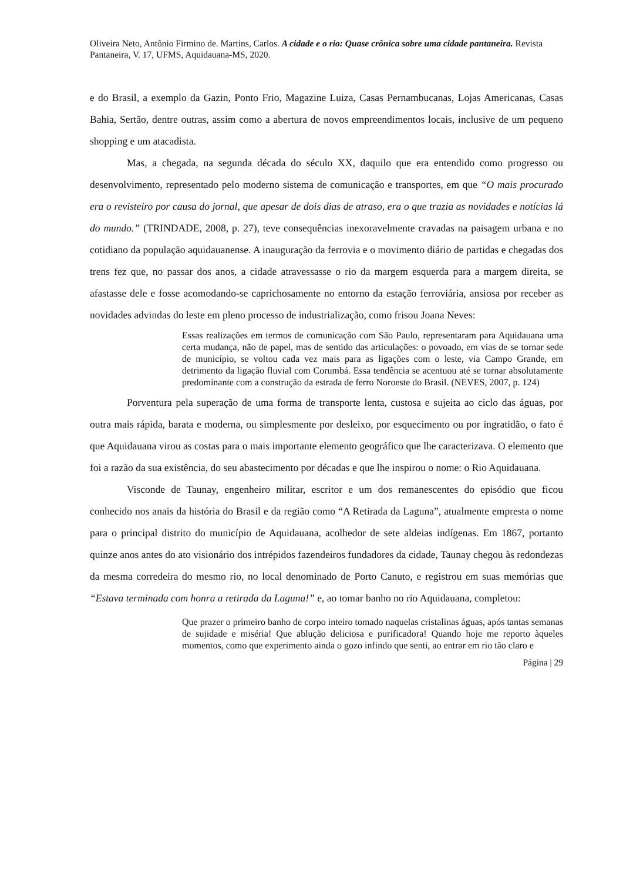Oliveira Neto, Antônio Firmino de. Martins, Carlos. A cidade e o rio: Quase crônica sobre uma cidade pantaneira. Revista Pantaneira, V. 17, UFMS, Aquidauana-MS, 2020.
e do Brasil, a exemplo da Gazin, Ponto Frio, Magazine Luiza, Casas Pernambucanas, Lojas Americanas, Casas Bahia, Sertão, dentre outras, assim como a abertura de novos empreendimentos locais, inclusive de um pequeno shopping e um atacadista.
Mas, a chegada, na segunda década do século XX, daquilo que era entendido como progresso ou desenvolvimento, representado pelo moderno sistema de comunicação e transportes, em que “O mais procurado era o revisteiro por causa do jornal, que apesar de dois dias de atraso, era o que trazia as novidades e notícias lá do mundo.” (TRINDADE, 2008, p. 27), teve consequências inexoravelmente cravadas na paisagem urbana e no cotidiano da população aquidauanense. A inauguração da ferrovia e o movimento diário de partidas e chegadas dos trens fez que, no passar dos anos, a cidade atravessasse o rio da margem esquerda para a margem direita, se afastasse dele e fosse acomodando-se caprichosamente no entorno da estação ferroviária, ansiosa por receber as novidades advindas do leste em pleno processo de industrialização, como frisou Joana Neves:
Essas realizações em termos de comunicação com São Paulo, representaram para Aquidauana uma certa mudança, não de papel, mas de sentido das articulações: o povoado, em vias de se tornar sede de município, se voltou cada vez mais para as ligações com o leste, via Campo Grande, em detrimento da ligação fluvial com Corumbá. Essa tendência se acentuou até se tornar absolutamente predominante com a construção da estrada de ferro Noroeste do Brasil. (NEVES, 2007, p. 124)
Porventura pela superação de uma forma de transporte lenta, custosa e sujeita ao ciclo das águas, por outra mais rápida, barata e moderna, ou simplesmente por desleixo, por esquecimento ou por ingratidão, o fato é que Aquidauana virou as costas para o mais importante elemento geográfico que lhe caracterizava. O elemento que foi a razão da sua existência, do seu abastecimento por décadas e que lhe inspirou o nome: o Rio Aquidauana.
Visconde de Taunay, engenheiro militar, escritor e um dos remanescentes do episódio que ficou conhecido nos anais da história do Brasil e da região como “A Retirada da Laguna”, atualmente empresta o nome para o principal distrito do município de Aquidauana, acolhedor de sete aldeias indígenas. Em 1867, portanto quinze anos antes do ato visionário dos intrépidos fazendeiros fundadores da cidade, Taunay chegou às redondezas da mesma corredeira do mesmo rio, no local denominado de Porto Canuto, e registrou em suas memórias que “Estava terminada com honra a retirada da Laguna!” e, ao tomar banho no rio Aquidauana, completou:
Que prazer o primeiro banho de corpo inteiro tomado naquelas cristalinas águas, após tantas semanas de sujidade e miséria! Que ablução deliciosa e purificadora! Quando hoje me reporto àqueles momentos, como que experimento ainda o gozo infindo que senti, ao entrar em rio tão claro e
Página | 29